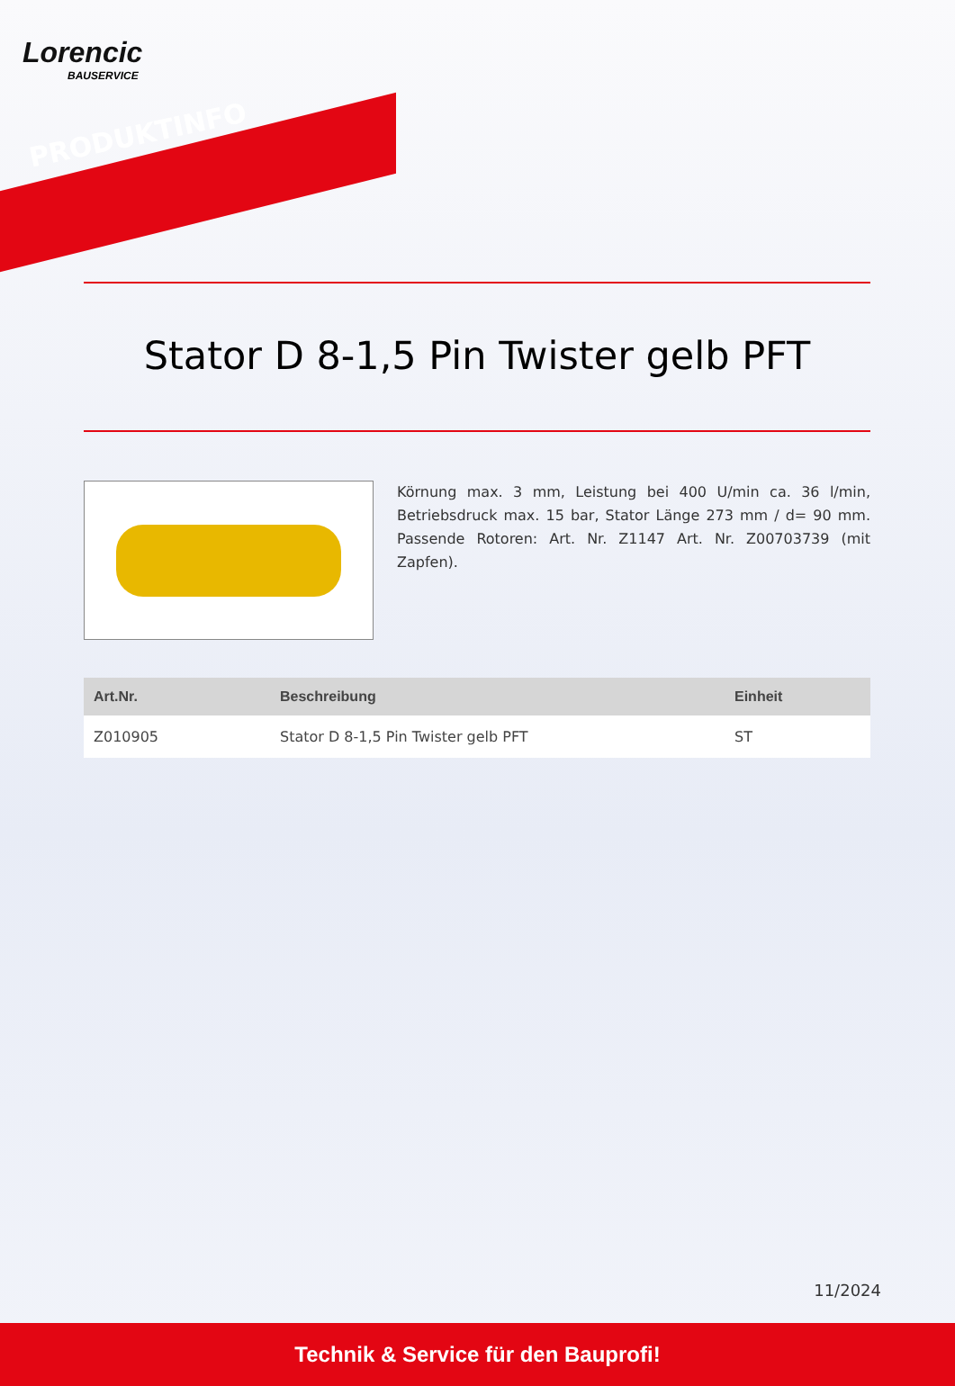Lorencic
BAUSERVICE
PRODUKTINFO
Stator D 8-1,5 Pin Twister gelb PFT
Körnung max. 3 mm, Leistung bei 400 U/min ca. 36 l/min, Betriebsdruck max. 15 bar, Stator Länge 273 mm / d= 90 mm. Passende Rotoren: Art. Nr. Z1147 Art. Nr. Z00703739 (mit Zapfen).
| Art.Nr. | Beschreibung | Einheit |
| --- | --- | --- |
| Z010905 | Stator D 8-1,5 Pin Twister gelb PFT | ST |
11/2024
Technik & Service für den Bauprofi!